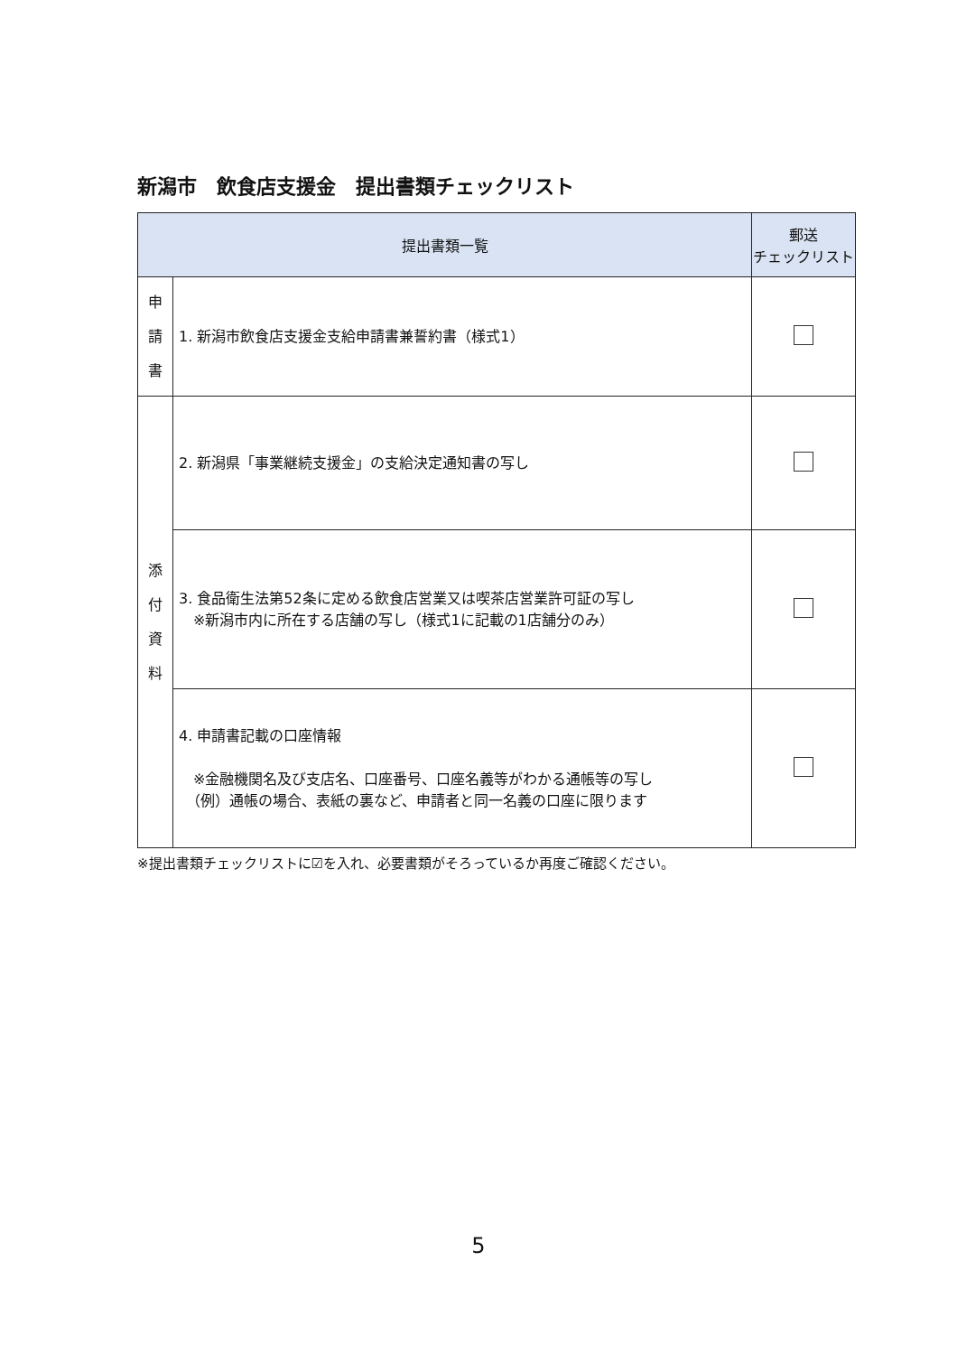新潟市　飲食店支援金　提出書類チェックリスト
| 提出書類一覧 | | 郵送 チェックリスト |
| --- | --- | --- |
| 申 請 書 | 1. 新潟市飲食店支援金支給申請書兼誓約書（様式1） | |
| 添 付 資 料 | 2. 新潟県「事業継続支援金」の支給決定通知書の写し | |
| | 3. 食品衛生法第52条に定める飲食店営業又は喫茶店営業許可証の写し ※新潟市内に所在する店舗の写し（様式1に記載の1店舗分のみ） | |
| | 4. 申請書記載の口座情報 ※金融機関名及び支店名、口座番号、口座名義等がわかる通帳等の写し （例）通帳の場合、表紙の裏など、申請者と同一名義の口座に限ります | |
※提出書類チェックリストに☑を入れ、必要書類がそろっているか再度ご確認ください。
5